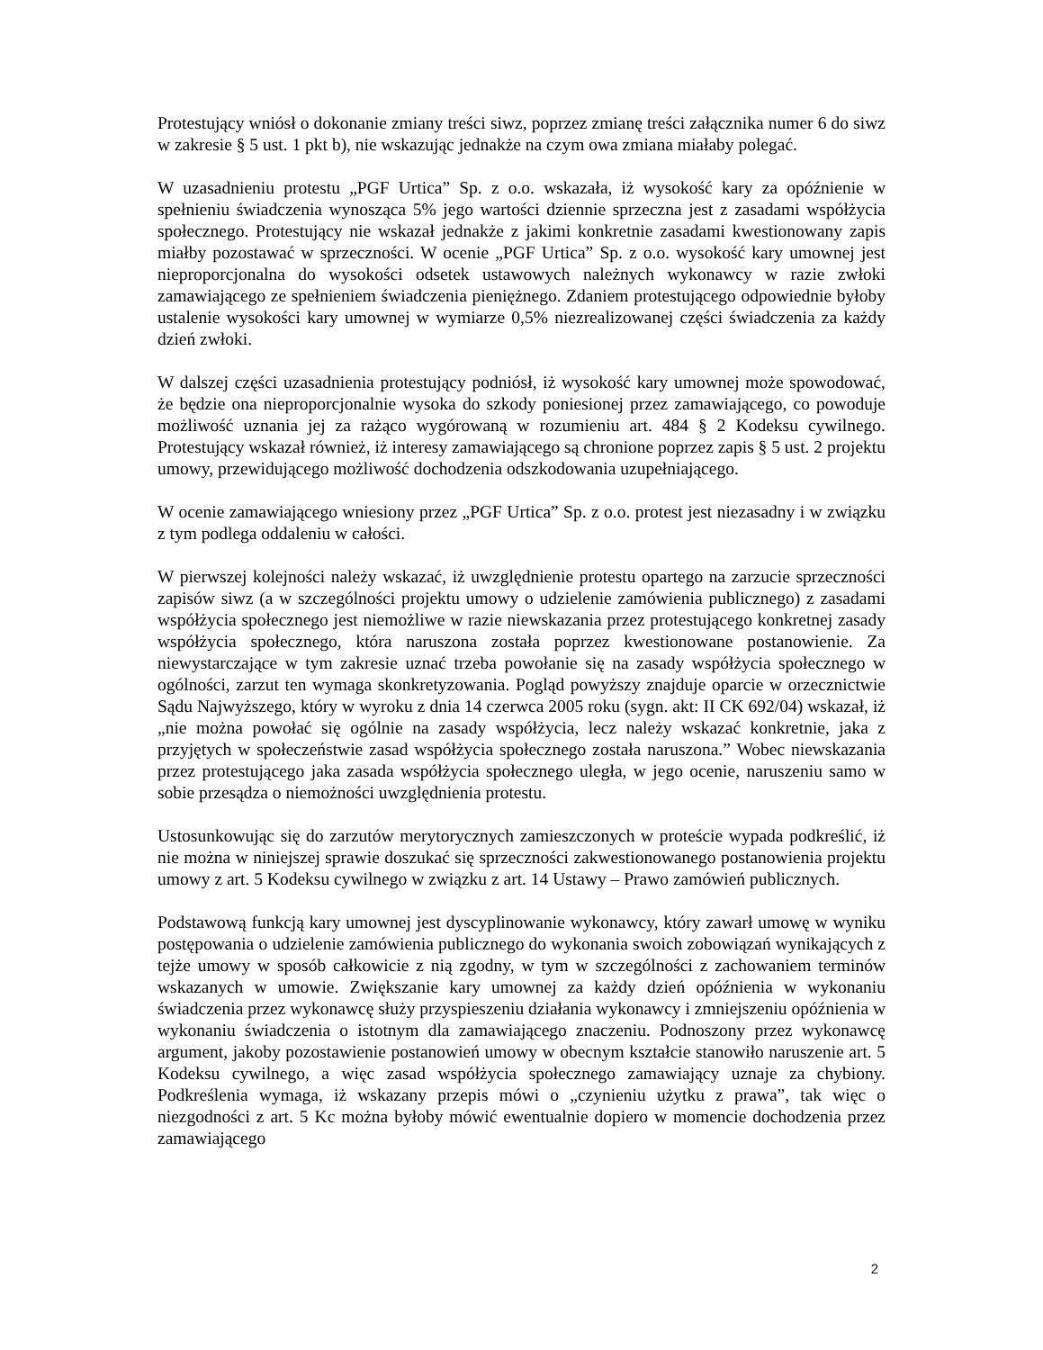Protestujący wniósł o dokonanie zmiany treści siwz, poprzez zmianę treści załącznika numer 6 do siwz w zakresie § 5 ust. 1 pkt b), nie wskazując jednakże na czym owa zmiana miałaby polegać.
W uzasadnieniu protestu „PGF Urtica” Sp. z o.o. wskazała, iż wysokość kary za opóźnienie w spełnieniu świadczenia wynosząca 5% jego wartości dziennie sprzeczna jest z zasadami współżycia społecznego. Protestujący nie wskazał jednakże z jakimi konkretnie zasadami kwestionowany zapis miałby pozostawać w sprzeczności. W ocenie „PGF Urtica” Sp. z o.o. wysokość kary umownej jest nieproporcjonalna do wysokości odsetek ustawowych należnych wykonawcy w razie zwłoki zamawiającego ze spełnieniem świadczenia pieniężnego. Zdaniem protestującego odpowiednie byłoby ustalenie wysokości kary umownej w wymiarze 0,5% niezrealizowanej części świadczenia za każdy dzień zwłoki.
W dalszej części uzasadnienia protestujący podniósł, iż wysokość kary umownej może spowodować, że będzie ona nieproporcjonalnie wysoka do szkody poniesionej przez zamawiającego, co powoduje możliwość uznania jej za rażąco wygórowaną w rozumieniu art. 484 § 2 Kodeksu cywilnego. Protestujący wskazał również, iż interesy zamawiającego są chronione poprzez zapis § 5 ust. 2 projektu umowy, przewidującego możliwość dochodzenia odszkodowania uzupełniającego.
W ocenie zamawiającego wniesiony przez „PGF Urtica” Sp. z o.o. protest jest niezasadny i w związku z tym podlega oddaleniu w całości.
W pierwszej kolejności należy wskazać, iż uwzględnienie protestu opartego na zarzucie sprzeczności zapisów siwz (a w szczególności projektu umowy o udzielenie zamówienia publicznego) z zasadami współżycia społecznego jest niemożliwe w razie niewskazania przez protestującego konkretnej zasady współżycia społecznego, która naruszona została poprzez kwestionowane postanowienie. Za niewystarczające w tym zakresie uznać trzeba powołanie się na zasady współżycia społecznego w ogólności, zarzut ten wymaga skonkretyzowania. Pogląd powyższy znajduje oparcie w orzecznictwie Sądu Najwyższego, który w wyroku z dnia 14 czerwca 2005 roku (sygn. akt: II CK 692/04) wskazał, iż „nie można powołać się ogólnie na zasady współżycia, lecz należy wskazać konkretnie, jaka z przyjętych w społeczeństwie zasad współżycia społecznego została naruszona.” Wobec niewskazania przez protestującego jaka zasada współżycia społecznego uległa, w jego ocenie, naruszeniu samo w sobie przesądza o niemożności uwzględnienia protestu.
Ustosunkowując się do zarzutów merytorycznych zamieszczonych w proteście wypada podkreślić, iż nie można w niniejszej sprawie doszukać się sprzeczności zakwestionowanego postanowienia projektu umowy z art. 5 Kodeksu cywilnego w związku z art. 14 Ustawy – Prawo zamówień publicznych.
Podstawową funkcją kary umownej jest dyscyplinowanie wykonawcy, który zawarł umowę w wyniku postępowania o udzielenie zamówienia publicznego do wykonania swoich zobowiązań wynikających z tejże umowy w sposób całkowicie z nią zgodny, w tym w szczególności z zachowaniem terminów wskazanych w umowie. Zwiększanie kary umownej za każdy dzień opóźnienia w wykonaniu świadczenia przez wykonawcę służy przyspieszeniu działania wykonawcy i zmniejszeniu opóźnienia w wykonaniu świadczenia o istotnym dla zamawiającego znaczeniu. Podnoszony przez wykonawcę argument, jakoby pozostawienie postanowień umowy w obecnym kształcie stanowiło naruszenie art. 5 Kodeksu cywilnego, a więc zasad współżycia społecznego zamawiający uznaje za chybiony. Podkreślenia wymaga, iż wskazany przepis mówi o „czynieniu użytku z prawa”, tak więc o niezgodności z art. 5 Kc można byłoby mówić ewentualnie dopiero w momencie dochodzenia przez zamawiającego
2